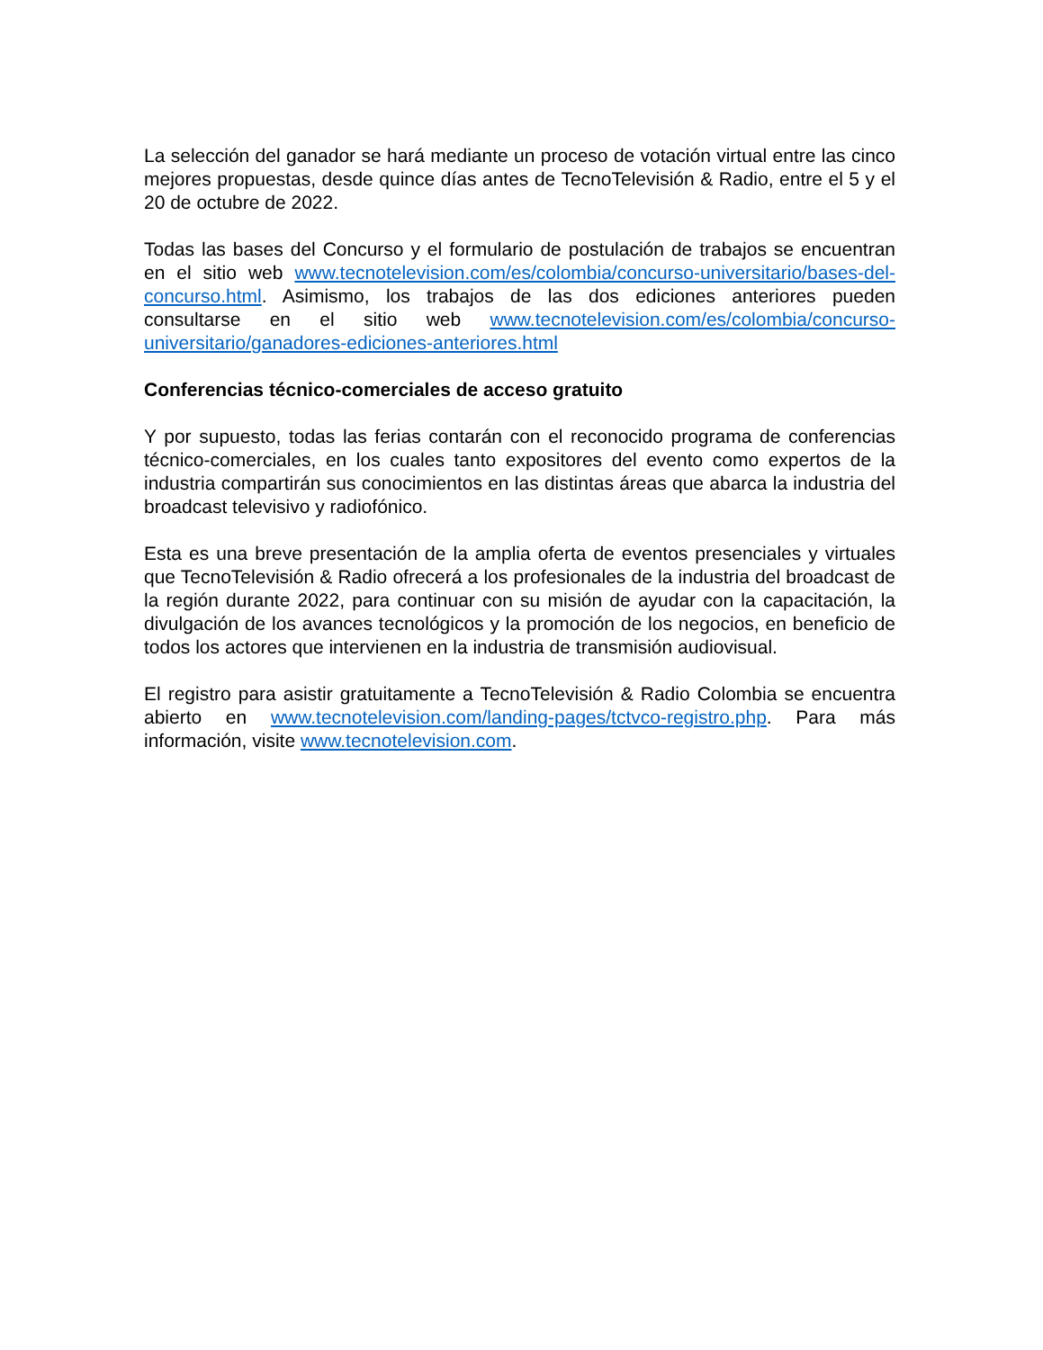La selección del ganador se hará mediante un proceso de votación virtual entre las cinco mejores propuestas, desde quince días antes de TecnoTelevisión & Radio, entre el 5 y el 20 de octubre de 2022.
Todas las bases del Concurso y el formulario de postulación de trabajos se encuentran en el sitio web www.tecnotelevision.com/es/colombia/concurso-universitario/bases-del-concurso.html. Asimismo, los trabajos de las dos ediciones anteriores pueden consultarse en el sitio web www.tecnotelevision.com/es/colombia/concurso-universitario/ganadores-ediciones-anteriores.html
Conferencias técnico-comerciales de acceso gratuito
Y por supuesto, todas las ferias contarán con el reconocido programa de conferencias técnico-comerciales, en los cuales tanto expositores del evento como expertos de la industria compartirán sus conocimientos en las distintas áreas que abarca la industria del broadcast televisivo y radiofónico.
Esta es una breve presentación de la amplia oferta de eventos presenciales y virtuales que TecnoTelevisión & Radio ofrecerá a los profesionales de la industria del broadcast de la región durante 2022, para continuar con su misión de ayudar con la capacitación, la divulgación de los avances tecnológicos y la promoción de los negocios, en beneficio de todos los actores que intervienen en la industria de transmisión audiovisual.
El registro para asistir gratuitamente a TecnoTelevisión & Radio Colombia se encuentra abierto en www.tecnotelevision.com/landing-pages/tctvco-registro.php. Para más información, visite www.tecnotelevision.com.